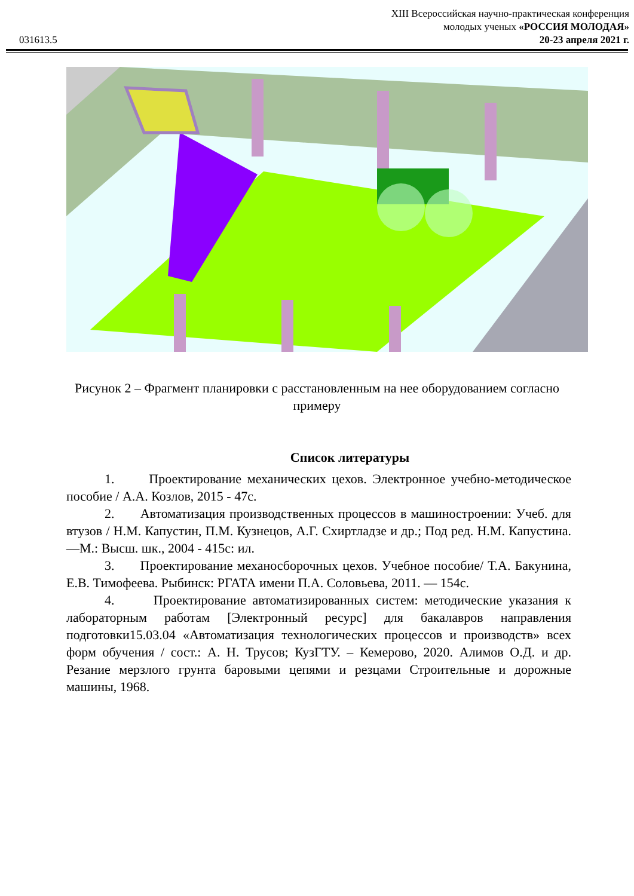031613.5
XIII Всероссийская научно-практическая конференция
молодых ученых «РОССИЯ МОЛОДАЯ»
20-23 апреля 2021 г.
Рисунок 2 – Фрагмент планировки с расстановленным на нее оборудованием согласно примеру
Список литературы
1. Проектирование механических цехов. Электронное учебно-методическое пособие / А.А. Козлов, 2015 - 47с.
2. Автоматизация производственных процессов в машиностроении: Учеб. для втузов / Н.М. Капустин, П.М. Кузнецов, А.Г. Схиртладзе и др.; Под ред. Н.М. Капустина. —М.: Высш. шк., 2004 - 415с: ил.
3. Проектирование механосборочных цехов. Учебное пособие/ Т.А. Бакунина, Е.В. Тимофеева. Рыбинск: РГАТА имени П.А. Соловьева, 2011. — 154с.
4. Проектирование автоматизированных систем: методические указания к лабораторным работам [Электронный ресурс] для бакалавров направления подготовки15.03.04 «Автоматизация технологических процессов и производств» всех форм обучения / сост.: А. Н. Трусов; КузГТУ. – Кемерово, 2020. Алимов О.Д. и др. Резание мерзлого грунта баровыми цепями и резцами Строительные и дорожные машины, 1968.